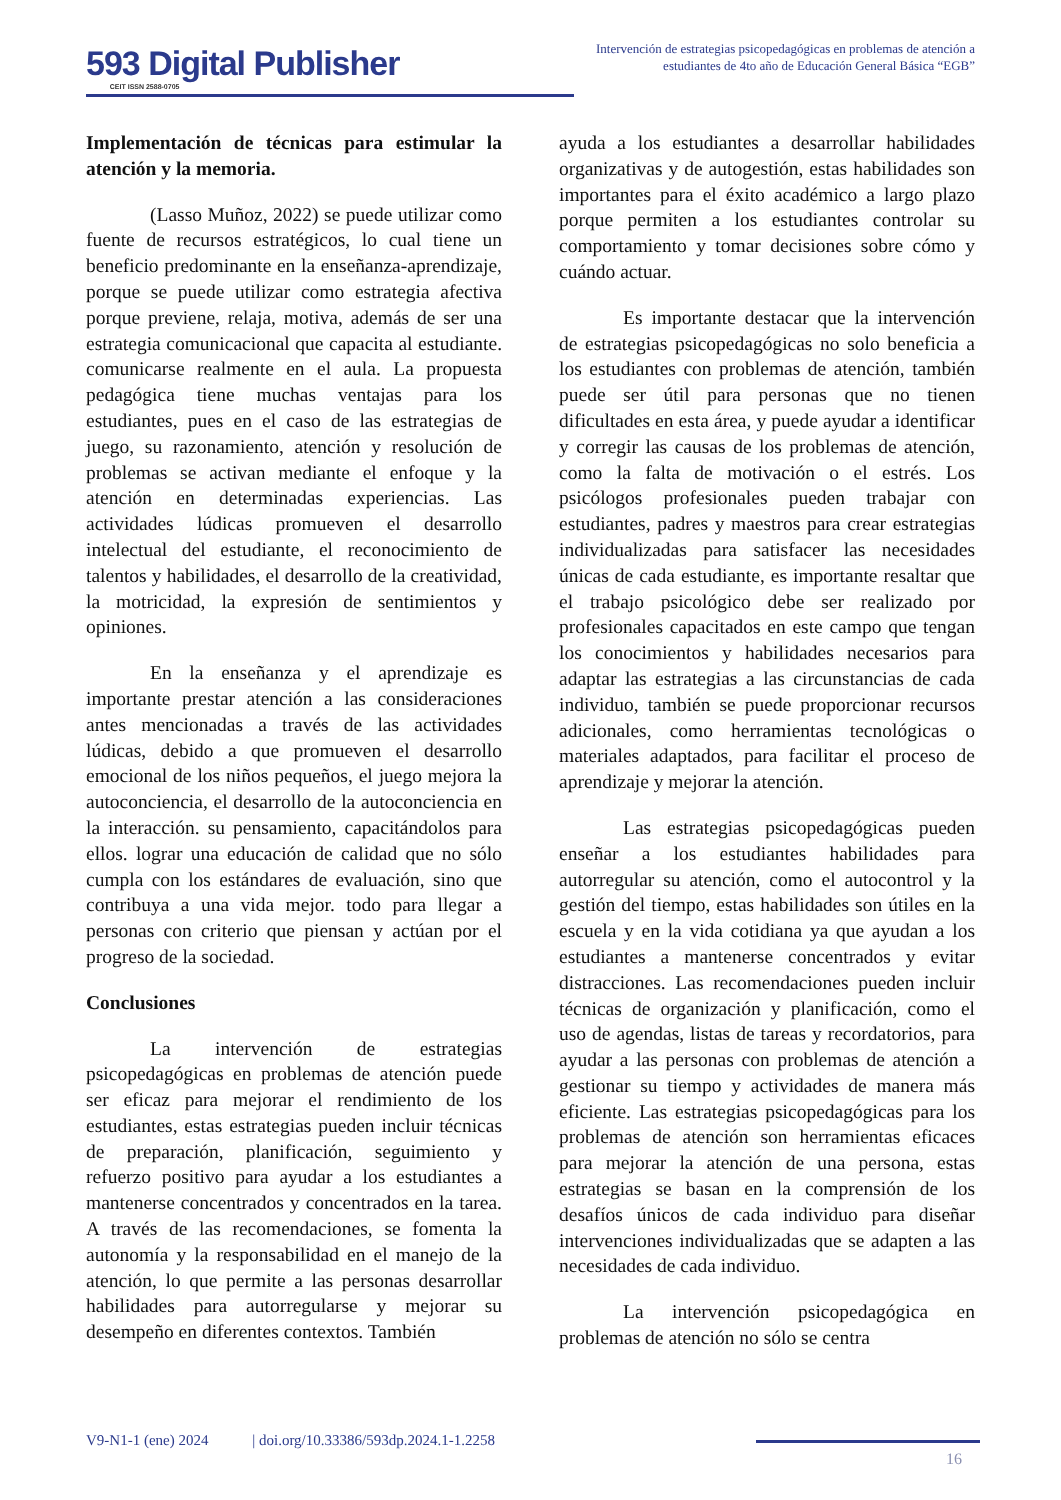593 Digital Publisher
CEIT ISSN 2588-0705
Intervención de estrategias psicopedagógicas en problemas de atención a estudiantes de 4to año de Educación General Básica “EGB”
Implementación de técnicas para estimular la atención y la memoria.
(Lasso Muñoz, 2022) se puede utilizar como fuente de recursos estratégicos, lo cual tiene un beneficio predominante en la enseñanza-aprendizaje, porque se puede utilizar como estrategia afectiva porque previene, relaja, motiva, además de ser una estrategia comunicacional que capacita al estudiante. comunicarse realmente en el aula. La propuesta pedagógica tiene muchas ventajas para los estudiantes, pues en el caso de las estrategias de juego, su razonamiento, atención y resolución de problemas se activan mediante el enfoque y la atención en determinadas experiencias. Las actividades lúdicas promueven el desarrollo intelectual del estudiante, el reconocimiento de talentos y habilidades, el desarrollo de la creatividad, la motricidad, la expresión de sentimientos y opiniones.
En la enseñanza y el aprendizaje es importante prestar atención a las consideraciones antes mencionadas a través de las actividades lúdicas, debido a que promueven el desarrollo emocional de los niños pequeños, el juego mejora la autoconciencia, el desarrollo de la autoconciencia en la interacción. su pensamiento, capacitándolos para ellos. lograr una educación de calidad que no sólo cumpla con los estándares de evaluación, sino que contribuya a una vida mejor. todo para llegar a personas con criterio que piensan y actúan por el progreso de la sociedad.
Conclusiones
La intervención de estrategias psicopedagógicas en problemas de atención puede ser eficaz para mejorar el rendimiento de los estudiantes, estas estrategias pueden incluir técnicas de preparación, planificación, seguimiento y refuerzo positivo para ayudar a los estudiantes a mantenerse concentrados y concentrados en la tarea. A través de las recomendaciones, se fomenta la autonomía y la responsabilidad en el manejo de la atención, lo que permite a las personas desarrollar habilidades para autorregularse y mejorar su desempeño en diferentes contextos. También
ayuda a los estudiantes a desarrollar habilidades organizativas y de autogestión, estas habilidades son importantes para el éxito académico a largo plazo porque permiten a los estudiantes controlar su comportamiento y tomar decisiones sobre cómo y cuándo actuar.
Es importante destacar que la intervención de estrategias psicopedagógicas no solo beneficia a los estudiantes con problemas de atención, también puede ser útil para personas que no tienen dificultades en esta área, y puede ayudar a identificar y corregir las causas de los problemas de atención, como la falta de motivación o el estrés. Los psicólogos profesionales pueden trabajar con estudiantes, padres y maestros para crear estrategias individualizadas para satisfacer las necesidades únicas de cada estudiante, es importante resaltar que el trabajo psicológico debe ser realizado por profesionales capacitados en este campo que tengan los conocimientos y habilidades necesarios para adaptar las estrategias a las circunstancias de cada individuo, también se puede proporcionar recursos adicionales, como herramientas tecnológicas o materiales adaptados, para facilitar el proceso de aprendizaje y mejorar la atención.
Las estrategias psicopedagógicas pueden enseñar a los estudiantes habilidades para autorregular su atención, como el autocontrol y la gestión del tiempo, estas habilidades son útiles en la escuela y en la vida cotidiana ya que ayudan a los estudiantes a mantenerse concentrados y evitar distracciones. Las recomendaciones pueden incluir técnicas de organización y planificación, como el uso de agendas, listas de tareas y recordatorios, para ayudar a las personas con problemas de atención a gestionar su tiempo y actividades de manera más eficiente. Las estrategias psicopedagógicas para los problemas de atención son herramientas eficaces para mejorar la atención de una persona, estas estrategias se basan en la comprensión de los desafíos únicos de cada individuo para diseñar intervenciones individualizadas que se adapten a las necesidades de cada individuo.
La intervención psicopedagógica en problemas de atención no sólo se centra
V9-N1-1 (ene) 2024 | doi.org/10.33386/593dp.2024.1-1.2258
16